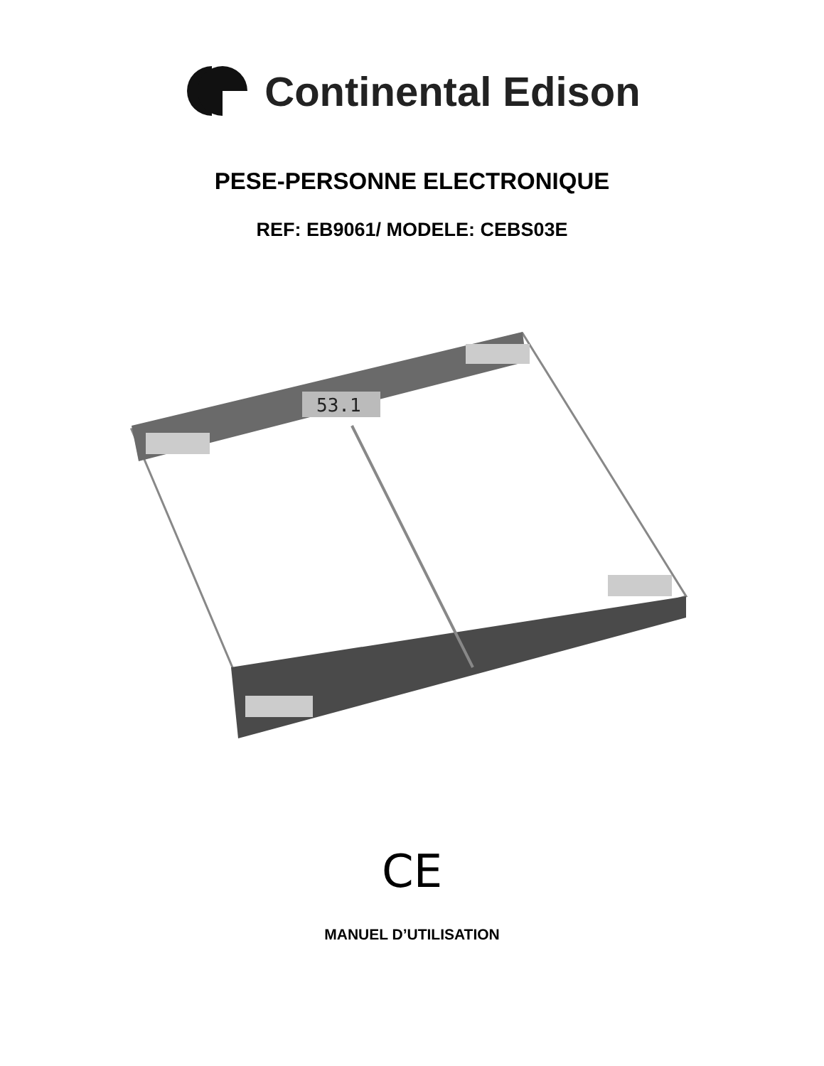Continental Edison
PESE-PERSONNE ELECTRONIQUE
REF: EB9061/ MODELE: CEBS03E
53.1
CE
MANUEL D’UTILISATION